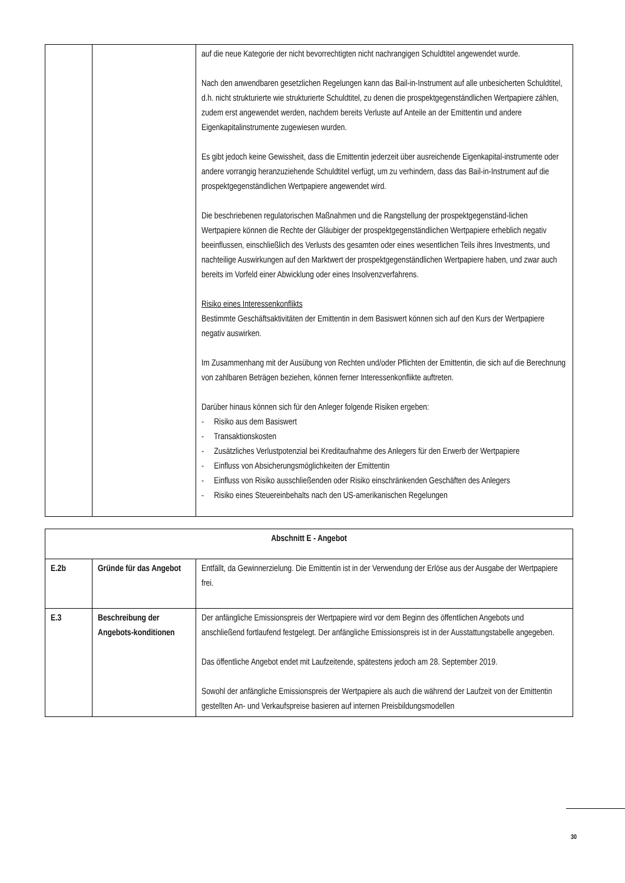| | | auf die neue Kategorie der nicht bevorrechtigten nicht nachrangigen Schuldtitel angewendet wurde. Nach den anwendbaren gesetzlichen Regelungen kann das Bail-in-Instrument auf alle unbesicherten Schuldtitel, d.h. nicht strukturierte wie strukturierte Schuldtitel, zu denen die prospektgegenständlichen Wertpapiere zählen, zudem erst angewendet werden, nachdem bereits Verluste auf Anteile an der Emittentin und andere Eigenkapitalinstrumente zugewiesen wurden. Es gibt jedoch keine Gewissheit, dass die Emittentin jederzeit über ausreichende Eigenkapital-instrumente oder andere vorrangig heranzuziehende Schuldtitel verfügt, um zu verhindern, dass das Bail-in-Instrument auf die prospektgegenständlichen Wertpapiere angewendet wird. Die beschriebenen regulatorischen Maßnahmen und die Rangstellung der prospektgegenständ-lichen Wertpapiere können die Rechte der Gläubiger der prospektgegenständlichen Wertpapiere erheblich negativ beeinflussen, einschließlich des Verlusts des gesamten oder eines wesentlichen Teils ihres Investments, und nachteilige Auswirkungen auf den Marktwert der prospektgegenständlichen Wertpapiere haben, und zwar auch bereits im Vorfeld einer Abwicklung oder eines Insolvenzverfahrens. Risiko eines Interessenkonflikts Bestimmte Geschäftsaktivitäten der Emittentin in dem Basiswert können sich auf den Kurs der Wertpapiere negativ auswirken. Im Zusammenhang mit der Ausübung von Rechten und/oder Pflichten der Emittentin, die sich auf die Berechnung von zahlbaren Beträgen beziehen, können ferner Interessenkonflikte auftreten. Darüber hinaus können sich für den Anleger folgende Risiken ergeben: - Risiko aus dem Basiswert - Transaktionskosten - Zusätzliches Verlustpotenzial bei Kreditaufnahme des Anlegers für den Erwerb der Wertpapiere - Einfluss von Absicherungsmöglichkeiten der Emittentin - Einfluss von Risiko ausschließenden oder Risiko einschränkenden Geschäften des Anlegers - Risiko eines Steuereinbehalts nach den US-amerikanischen Regelungen |
| Abschnitt E - Angebot | | |
| E.2b | Gründe für das Angebot | Entfällt, da Gewinnerzielung. Die Emittentin ist in der Verwendung der Erlöse aus der Ausgabe der Wertpapiere frei. |
| E.3 | Beschreibung der Angebots-konditionen | Der anfängliche Emissionspreis der Wertpapiere wird vor dem Beginn des öffentlichen Angebots und anschließend fortlaufend festgelegt. Der anfängliche Emissionspreis ist in der Ausstattungstabelle angegeben. Das öffentliche Angebot endet mit Laufzeitende, spätestens jedoch am 28. September 2019. Sowohl der anfängliche Emissionspreis der Wertpapiere als auch die während der Laufzeit von der Emittentin gestellten An- und Verkaufspreise basieren auf internen Preisbildungsmodellen |
30